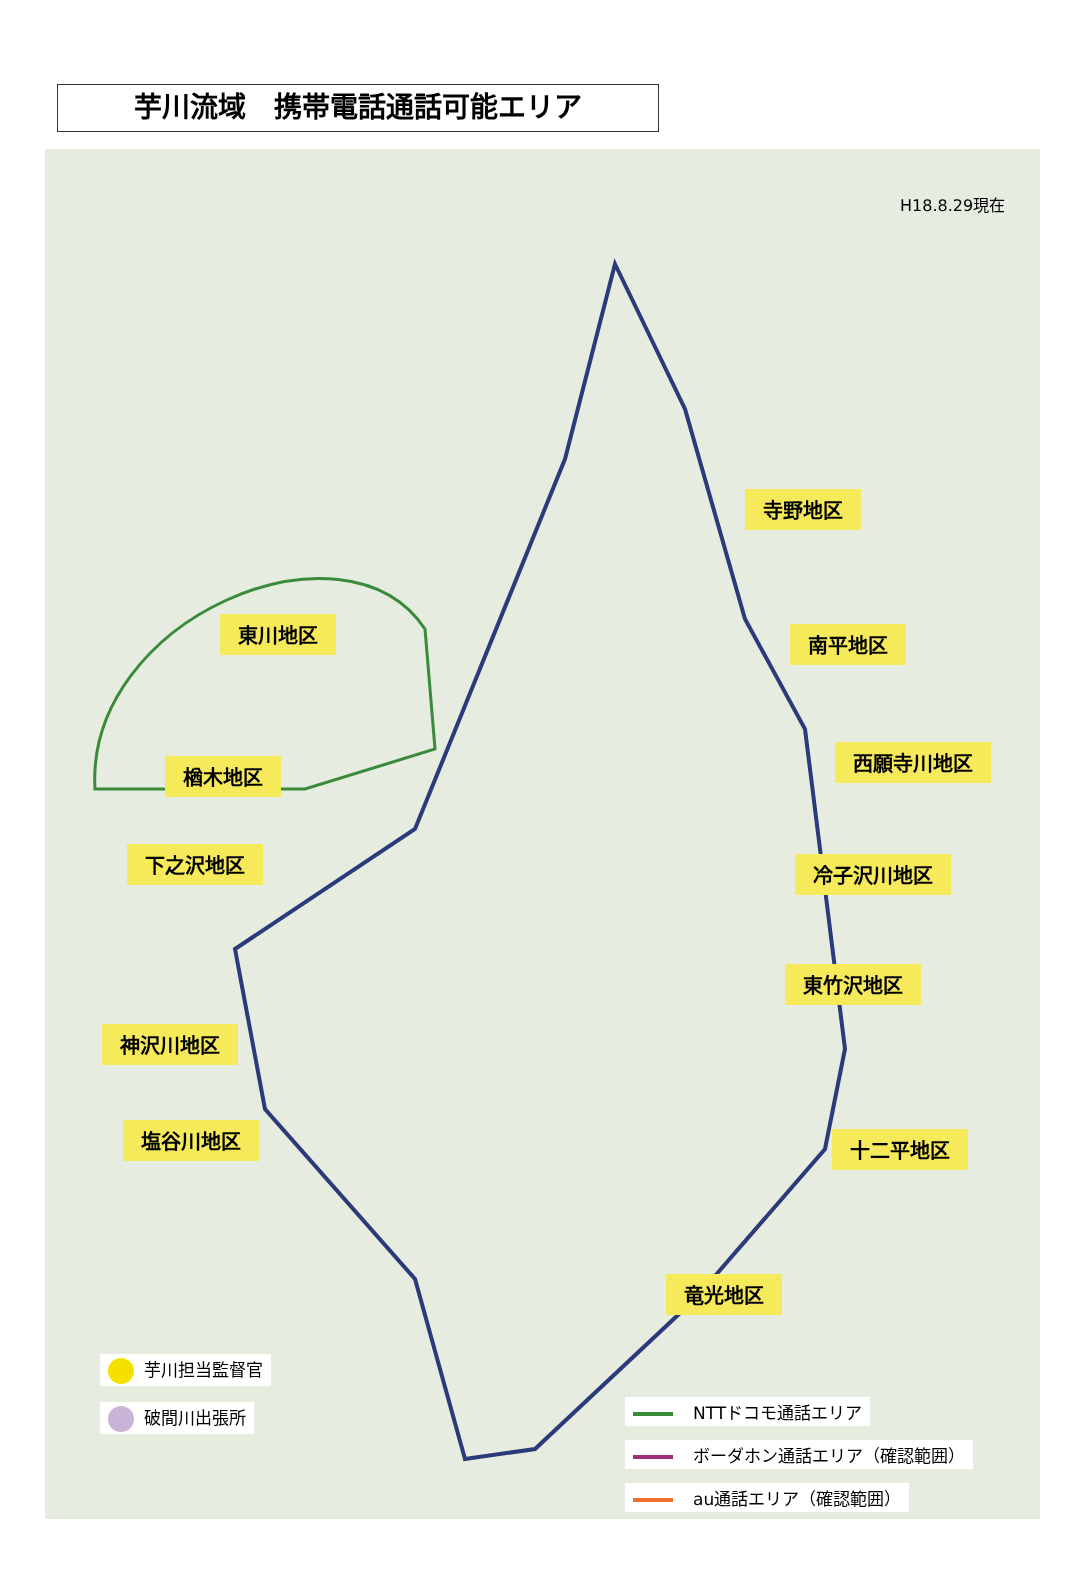芋川流域　携帯電話通話可能エリア
H18.8.29現在
寺野地区
東川地区 南平地区
西願寺川地区
楢木地区
下之沢地区 冷子沢川地区
東竹沢地区
神沢川地区
塩谷川地区 十二平地区
竜光地区
芋川担当監督官
破間川出張所 NTTドコモ通話エリア
ボーダホン通話エリア（確認範囲）
au通話エリア（確認範囲）